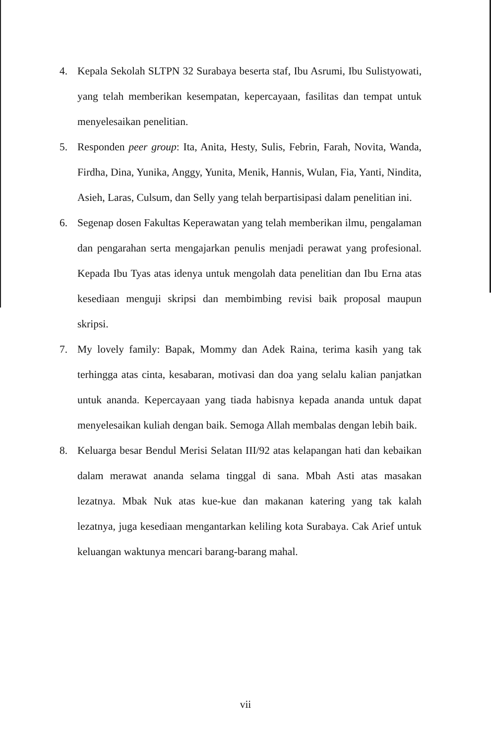4. Kepala Sekolah SLTPN 32 Surabaya beserta staf, Ibu Asrumi, Ibu Sulistyowati, yang telah memberikan kesempatan, kepercayaan, fasilitas dan tempat untuk menyelesaikan penelitian.
5. Responden peer group: Ita, Anita, Hesty, Sulis, Febrin, Farah, Novita, Wanda, Firdha, Dina, Yunika, Anggy, Yunita, Menik, Hannis, Wulan, Fia, Yanti, Nindita, Asieh, Laras, Culsum, dan Selly yang telah berpartisipasi dalam penelitian ini.
6. Segenap dosen Fakultas Keperawatan yang telah memberikan ilmu, pengalaman dan pengarahan serta mengajarkan penulis menjadi perawat yang profesional. Kepada Ibu Tyas atas idenya untuk mengolah data penelitian dan Ibu Erna atas kesediaan menguji skripsi dan membimbing revisi baik proposal maupun skripsi.
7. My lovely family: Bapak, Mommy dan Adek Raina, terima kasih yang tak terhingga atas cinta, kesabaran, motivasi dan doa yang selalu kalian panjatkan untuk ananda. Kepercayaan yang tiada habisnya kepada ananda untuk dapat menyelesaikan kuliah dengan baik. Semoga Allah membalas dengan lebih baik.
8. Keluarga besar Bendul Merisi Selatan III/92 atas kelapangan hati dan kebaikan dalam merawat ananda selama tinggal di sana. Mbah Asti atas masakan lezatnya. Mbak Nuk atas kue-kue dan makanan katering yang tak kalah lezatnya, juga kesediaan mengantarkan keliling kota Surabaya. Cak Arief untuk keluangan waktunya mencari barang-barang mahal.
vii